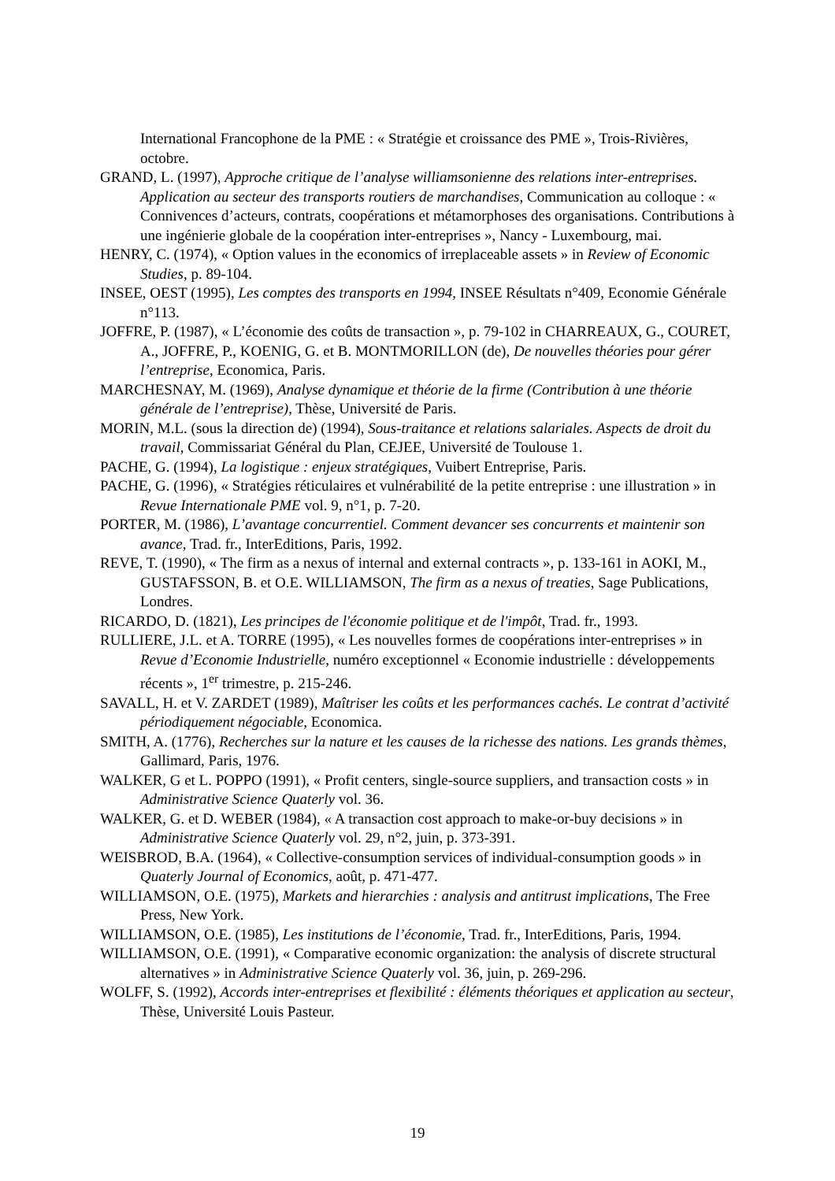International Francophone de la PME : « Stratégie et croissance des PME », Trois-Rivières, octobre.
GRAND, L. (1997), Approche critique de l’analyse williamsonienne des relations inter-entreprises. Application au secteur des transports routiers de marchandises, Communication au colloque : « Connivences d’acteurs, contrats, coopérations et métamorphoses des organisations. Contributions à une ingénierie globale de la coopération inter-entreprises », Nancy - Luxembourg, mai.
HENRY, C. (1974), « Option values in the economics of irreplaceable assets » in Review of Economic Studies, p. 89-104.
INSEE, OEST (1995), Les comptes des transports en 1994, INSEE Résultats n°409, Economie Générale n°113.
JOFFRE, P. (1987), « L’économie des coûts de transaction », p. 79-102 in CHARREAUX, G., COURET, A., JOFFRE, P., KOENIG, G. et B. MONTMORILLON (de), De nouvelles théories pour gérer l’entreprise, Economica, Paris.
MARCHESNAY, M. (1969), Analyse dynamique et théorie de la firme (Contribution à une théorie générale de l’entreprise), Thèse, Université de Paris.
MORIN, M.L. (sous la direction de) (1994), Sous-traitance et relations salariales. Aspects de droit du travail, Commissariat Général du Plan, CEJEE, Université de Toulouse 1.
PACHE, G. (1994), La logistique : enjeux stratégiques, Vuibert Entreprise, Paris.
PACHE, G. (1996), « Stratégies réticulaires et vulnérabilité de la petite entreprise : une illustration » in Revue Internationale PME vol. 9, n°1, p. 7-20.
PORTER, M. (1986), L’avantage concurrentiel. Comment devancer ses concurrents et maintenir son avance, Trad. fr., InterEditions, Paris, 1992.
REVE, T. (1990), « The firm as a nexus of internal and external contracts », p. 133-161 in AOKI, M., GUSTAFSSON, B. et O.E. WILLIAMSON, The firm as a nexus of treaties, Sage Publications, Londres.
RICARDO, D. (1821), Les principes de l'économie politique et de l'impôt, Trad. fr., 1993.
RULLIERE, J.L. et A. TORRE (1995), « Les nouvelles formes de coopérations inter-entreprises » in Revue d’Economie Industrielle, numéro exceptionnel « Economie industrielle : développements récents », 1<sup>er</sup> trimestre, p. 215-246.
SAVALL, H. et V. ZARDET (1989), Maîtriser les coûts et les performances cachés. Le contrat d’activité périodiquement négociable, Economica.
SMITH, A. (1776), Recherches sur la nature et les causes de la richesse des nations. Les grands thèmes, Gallimard, Paris, 1976.
WALKER, G et L. POPPO (1991), « Profit centers, single-source suppliers, and transaction costs » in Administrative Science Quaterly vol. 36.
WALKER, G. et D. WEBER (1984), « A transaction cost approach to make-or-buy decisions » in Administrative Science Quaterly vol. 29, n°2, juin, p. 373-391.
WEISBROD, B.A. (1964), « Collective-consumption services of individual-consumption goods » in Quaterly Journal of Economics, août, p. 471-477.
WILLIAMSON, O.E. (1975), Markets and hierarchies : analysis and antitrust implications, The Free Press, New York.
WILLIAMSON, O.E. (1985), Les institutions de l’économie, Trad. fr., InterEditions, Paris, 1994.
WILLIAMSON, O.E. (1991), « Comparative economic organization: the analysis of discrete structural alternatives » in Administrative Science Quaterly vol. 36, juin, p. 269-296.
WOLFF, S. (1992), Accords inter-entreprises et flexibilité : éléments théoriques et application au secteur, Thèse, Université Louis Pasteur.
19